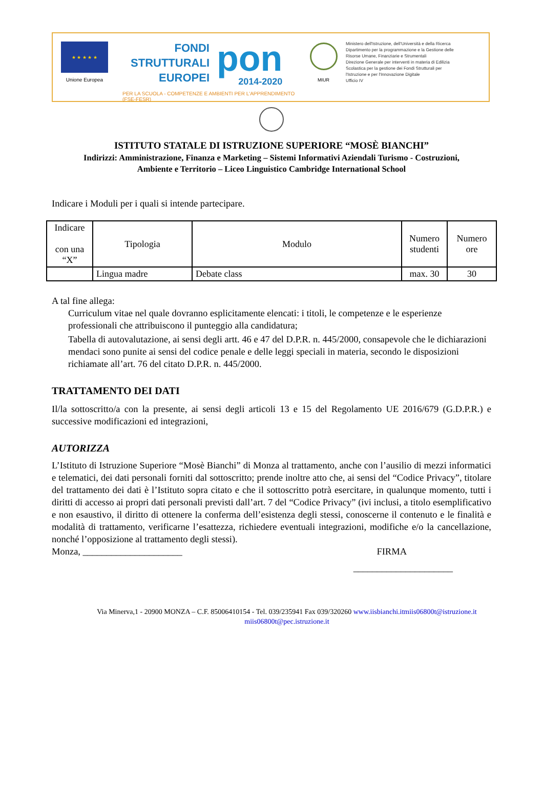★ ★ ★ ★ ★
Unione Europea
FONDI
STRUTTURALI
EUROPEI
pon
2014-2020
PER LA SCUOLA - COMPETENZE E AMBIENTI PER L'APPRENDIMENTO (FSE-FESR)
MIUR
Ministero dell'Istruzione, dell'Università e della Ricerca
Dipartimento per la programmazione e la Gestione delle
Risorse Umane, Finanziarie e Strumentali
Direzione Generale per interventi in materia di Edilizia
Scolastica per la gestione dei Fondi Strutturali per
l'Istruzione e per l'Innovazione Digitale
Ufficio IV
ISTITUTO STATALE DI ISTRUZIONE SUPERIORE “MOSÈ BIANCHI”
Indirizzi: Amministrazione, Finanza e Marketing – Sistemi Informativi Aziendali Turismo - Costruzioni,
Ambiente e Territorio – Liceo Linguistico Cambridge International School
Indicare i Moduli per i quali si intende partecipare.
| Indicare con una “X” | Tipologia | Modulo | Numero studenti | Numero ore |
| --- | --- | --- | --- | --- |
| | Lingua madre | Debate class | max. 30 | 30 |
A tal fine allega:
Curriculum vitae nel quale dovranno esplicitamente elencati: i titoli, le competenze e le esperienze professionali che attribuiscono il punteggio alla candidatura;
Tabella di autovalutazione, ai sensi degli artt. 46 e 47 del D.P.R. n. 445/2000, consapevole che le dichiarazioni mendaci sono punite ai sensi del codice penale e delle leggi speciali in materia, secondo le disposizioni richiamate all’art. 76 del citato D.P.R. n. 445/2000.
TRATTAMENTO DEI DATI
Il/la sottoscritto/a con la presente, ai sensi degli articoli 13 e 15 del Regolamento UE 2016/679 (G.D.P.R.) e successive modificazioni ed integrazioni,
AUTORIZZA
L’Istituto di Istruzione Superiore “Mosè Bianchi” di Monza al trattamento, anche con l’ausilio di mezzi informatici e telematici, dei dati personali forniti dal sottoscritto; prende inoltre atto che, ai sensi del “Codice Privacy”, titolare del trattamento dei dati è l’Istituto sopra citato e che il sottoscritto potrà esercitare, in qualunque momento, tutti i diritti di accesso ai propri dati personali previsti dall’art. 7 del “Codice Privacy” (ivi inclusi, a titolo esemplificativo e non esaustivo, il diritto di ottenere la conferma dell’esistenza degli stessi, conoscerne il contenuto e le finalità e modalità di trattamento, verificarne l’esattezza, richiedere eventuali integrazioni, modifiche e/o la cancellazione, nonché l’opposizione al trattamento degli stessi).
Monza, _____________________ FIRMA
_____________________
Via Minerva,1 - 20900 MONZA – C.F. 85006410154 - Tel. 039/235941 Fax 039/320260 www.iisbianchi.it miis06800t@istruzione.it
miis06800t@pec.istruzione.it